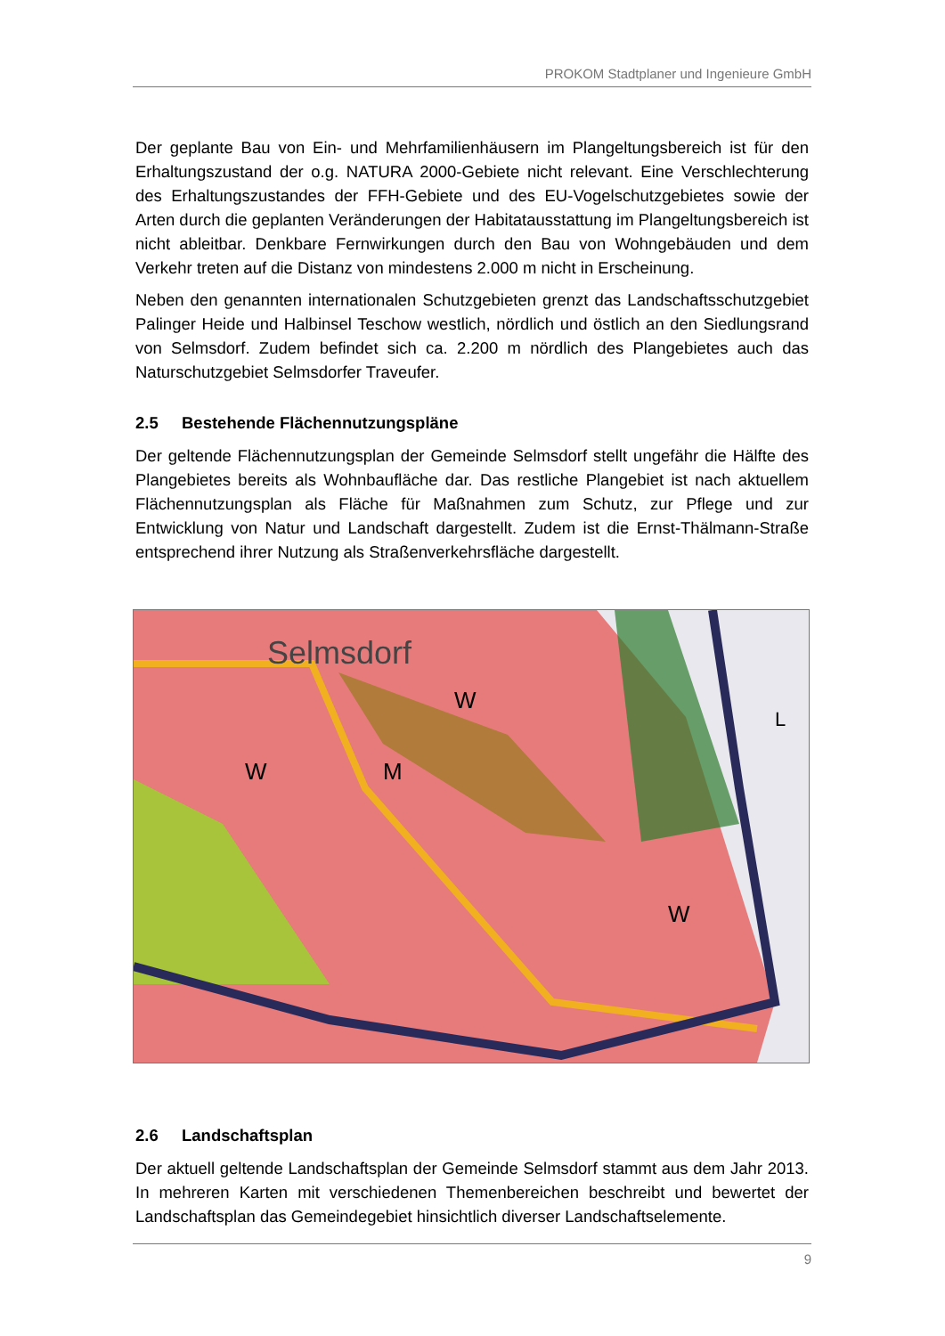PROKOM Stadtplaner und Ingenieure GmbH
Der geplante Bau von Ein- und Mehrfamilienhäusern im Plangeltungsbereich ist für den Erhaltungszustand der o.g. NATURA 2000-Gebiete nicht relevant. Eine Verschlechterung des Erhaltungszustandes der FFH-Gebiete und des EU-Vogelschutzgebietes sowie der Arten durch die geplanten Veränderungen der Habitatausstattung im Plangeltungsbereich ist nicht ableitbar. Denkbare Fernwirkungen durch den Bau von Wohngebäuden und dem Verkehr treten auf die Distanz von mindestens 2.000 m nicht in Erscheinung.
Neben den genannten internationalen Schutzgebieten grenzt das Landschaftsschutzgebiet Palinger Heide und Halbinsel Teschow westlich, nördlich und östlich an den Siedlungsrand von Selmsdorf. Zudem befindet sich ca. 2.200 m nördlich des Plangebietes auch das Naturschutzgebiet Selmsdorfer Traveufer.
2.5 Bestehende Flächennutzungspläne
Der geltende Flächennutzungsplan der Gemeinde Selmsdorf stellt ungefähr die Hälfte des Plangebietes bereits als Wohnbaufläche dar. Das restliche Plangebiet ist nach aktuellem Flächennutzungsplan als Fläche für Maßnahmen zum Schutz, zur Pflege und zur Entwicklung von Natur und Landschaft dargestellt. Zudem ist die Ernst-Thälmann-Straße entsprechend ihrer Nutzung als Straßenverkehrsfläche dargestellt.
Selmsdorf
W
W
W
M
L
2.6 Landschaftsplan
Der aktuell geltende Landschaftsplan der Gemeinde Selmsdorf stammt aus dem Jahr 2013. In mehreren Karten mit verschiedenen Themenbereichen beschreibt und bewertet der Landschaftsplan das Gemeindegebiet hinsichtlich diverser Landschaftselemente.
9